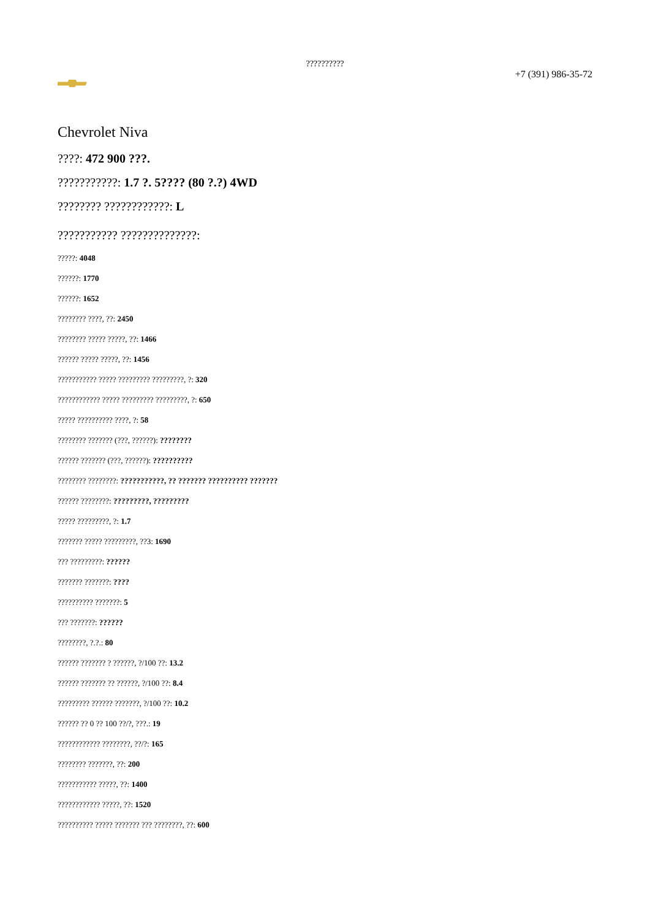??????????
+7 (391) 986-35-72
Chevrolet Niva
????: 472 900 ???.
???????????: 1.7 ?. 5???? (80 ?.?) 4WD
???????? ????????????: L
??????????? ??????????????:
?????: 4048
??????: 1770
??????: 1652
???????? ????, ??: 2450
???????? ????? ?????, ??: 1466
?????? ????? ?????, ??: 1456
??????????? ????? ????????? ?????????, ?: 320
???????????? ????? ????????? ?????????, ?: 650
????? ?????????? ????, ?: 58
???????? ??????? (???, ??????): ????????
?????? ??????? (???, ??????): ??????????
???????? ????????: ???????????, ?? ??????? ?????????? ???????
?????? ????????: ?????????, ?????????
????? ?????????, ?: 1.7
??????? ????? ?????????, ??3: 1690
??? ?????????: ??????
??????? ???????: ????
?????????? ???????: 5
??? ???????: ??????
????????, ?.?.: 80
?????? ??????? ? ??????, ?/100 ??: 13.2
?????? ??????? ?? ??????, ?/100 ??: 8.4
????????? ?????? ???????, ?/100 ??: 10.2
?????? ?? 0 ?? 100 ??/?, ???.: 19
???????????? ????????, ??/?: 165
???????? ???????, ??: 200
??????????? ?????, ??: 1400
???????????? ?????, ??: 1520
?????????? ????? ??????? ??? ????????, ??: 600